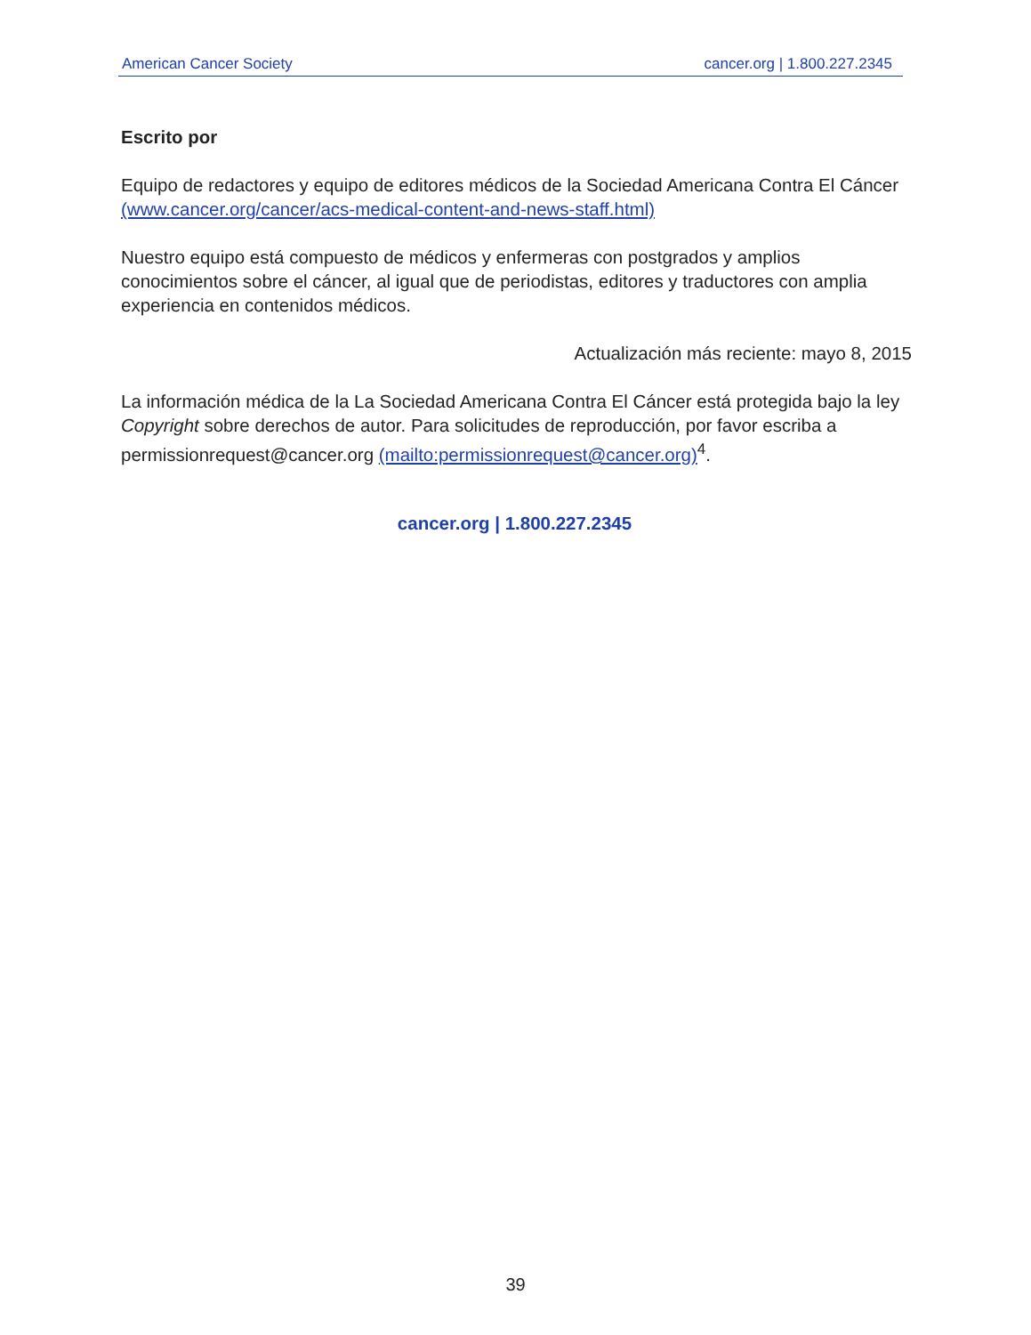American Cancer Society cancer.org | 1.800.227.2345
Escrito por
Equipo de redactores y equipo de editores médicos de la Sociedad Americana Contra El Cáncer (www.cancer.org/cancer/acs-medical-content-and-news-staff.html)
Nuestro equipo está compuesto de médicos y enfermeras con postgrados y amplios conocimientos sobre el cáncer, al igual que de periodistas, editores y traductores con amplia experiencia en contenidos médicos.
Actualización más reciente: mayo 8, 2015
La información médica de la La Sociedad Americana Contra El Cáncer está protegida bajo la ley Copyright sobre derechos de autor. Para solicitudes de reproducción, por favor escriba a permissionrequest@cancer.org (mailto:permissionrequest@cancer.org)<sup>4</sup>.
cancer.org | 1.800.227.2345
39